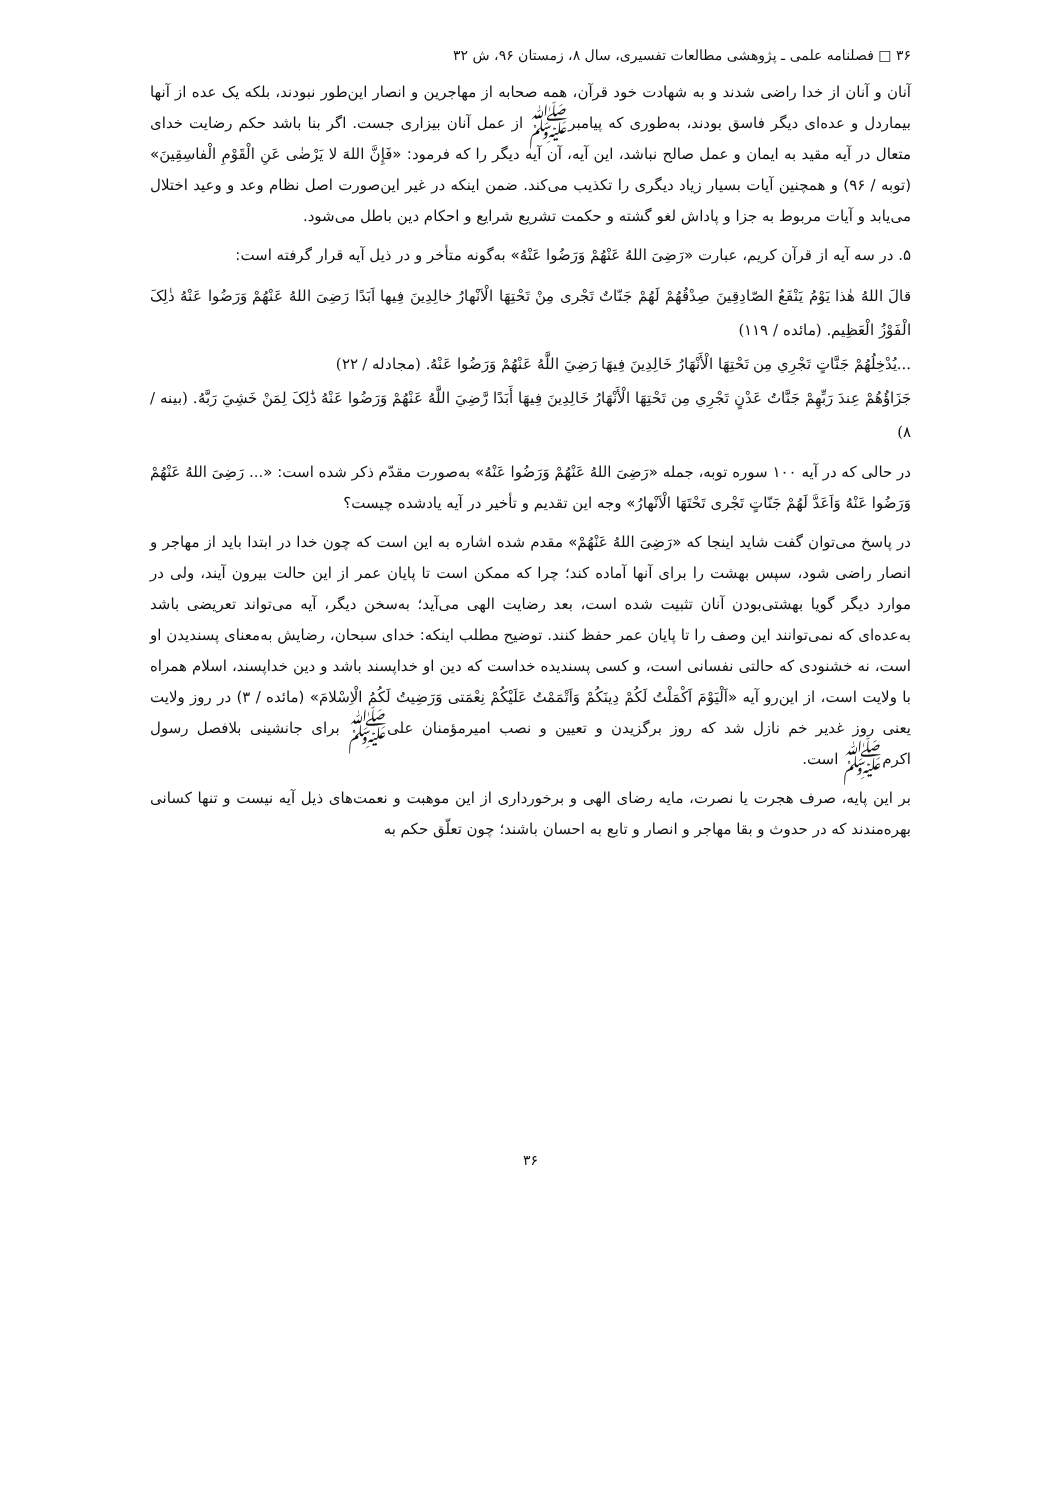۳۶ □ فصلنامه علمی ـ پژوهشی مطالعات تفسیری، سال ۸، زمستان ۹۶، ش ۳۲
آنان و آنان از خدا راضی شدند و به شهادت خود قرآن، همه صحابه از مهاجرین و انصار این‌طور نبودند، بلکه یک عده از آنها بیماردل و عده‌ای دیگر فاسق بودند، به‌طوری که پیامبرﷺ از عمل آنان بیزاری جست. اگر بنا باشد حکم رضایت خدای متعال در آیه مقید به ایمان و عمل صالح نباشد، این آیه، آن آیه دیگر را که فرمود: «فَإِنَّ اللهَ لا یَرْضٰی عَنِ الْقَوْمِ الْفاسِقِینَ» (توبه / ۹۶) و همچنین آیات بسیار زیاد دیگری را تکذیب می‌کند. ضمن اینکه در غیر این‌صورت اصل نظام وعد و وعید اختلال می‌یابد و آیات مربوط به جزا و پاداش لغو گشته و حکمت تشریع شرایع و احکام دین باطل می‌شود.
۵. در سه آیه از قرآن کریم، عبارت «رَضِیَ اللهُ عَنْهُمْ وَرَضُوا عَنْهُ» به‌گونه متأخر و در ذیل آیه قرار گرفته است:
قالَ اللهُ هٰذا یَوْمُ یَنْفَعُ الصّادِقِینَ صِدْقُهُمْ لَهُمْ جَنّاتٌ تَجْری مِنْ تَحْتِهَا الْاَنْهارُ خالِدِینَ فِیها اَبَدًا رَضِیَ اللهُ عَنْهُمْ وَرَضُوا عَنْهُ ذٰلِکَ الْفَوْزُ الْعَظِیم. (مائده / ۱۱۹)
...یُدْخِلُهُمْ جَنَّاتٍ تَجْرِي مِن تَحْتِهَا الْأَنْهَارُ خَالِدِينَ فِيهَا رَضِيَ اللَّهُ عَنْهُمْ وَرَضُوا عَنْهُ. (مجادله / ۲۲)
جَزَاؤُهُمْ عِندَ رَبِّهِمْ جَنَّاتُ عَدْنٍ تَجْرِي مِن تَحْتِهَا الْأَنْهَارُ خَالِدِينَ فِيهَا أَبَدًا رَّضِيَ اللَّهُ عَنْهُمْ وَرَضُوا عَنْهُ ذَٰلِکَ لِمَنْ خَشِيَ رَبَّهُ. (بینه / ۸)
در حالی که در آیه ۱۰۰ سوره توبه، جمله «رَضِیَ اللهُ عَنْهُمْ وَرَضُوا عَنْهُ» به‌صورت مقدّم ذکر شده است: «... رَضِیَ اللهُ عَنْهُمْ وَرَضُوا عَنْهُ وَاَعَدَّ لَهُمْ جَنّاتٍ تَجْری تَحْتَهَا الْاَنْهارُ» وجه این تقدیم و تأخیر در آیه یادشده چیست؟
در پاسخ می‌توان گفت شاید اینجا که «رَضِیَ اللهُ عَنْهُمْ» مقدم شده اشاره به این است که چون خدا در ابتدا باید از مهاجر و انصار راضی شود، سپس بهشت را برای آنها آماده کند؛ چرا که ممکن است تا پایان عمر از این حالت بیرون آیند، ولی در موارد دیگر گویا بهشتی‌بودن آنان تثبیت شده است، بعد رضایت الهی می‌آید؛ به‌سخن دیگر، آیه می‌تواند تعریضی باشد به‌عده‌ای که نمی‌توانند این وصف را تا پایان عمر حفظ کنند. توضیح مطلب اینکه: خدای سبحان، رضایش به‌معنای پسندیدن او است، نه خشنودی که حالتی نفسانی است، و کسی پسندیده خداست که دین او خداپسند باشد و دین خداپسند، اسلام همراه با ولایت است، از این‌رو آیه «اَلْیَوْمَ اَکْمَلْتُ لَکُمْ دِینَکُمْ وَاَتْمَمْتُ عَلَیْکُمْ نِعْمَتی وَرَضِیتُ لَکُمُ الْاِسْلامَ» (مائده / ۳) در روز ولایت یعنی روز غدیر خم نازل شد که روز برگزیدن و تعیین و نصب امیرمؤمنان علی‌ﷺ برای جانشینی بلافصل رسول اکرمﷺ است.
بر این پایه، صرف هجرت یا نصرت، مایه رضای الهی و برخورداری از این موهبت و نعمت‌های ذیل آیه نیست و تنها کسانی بهره‌مندند که در حدوث و بقا مهاجر و انصار و تابع به احسان باشند؛ چون تعلّق حکم به
۳۶